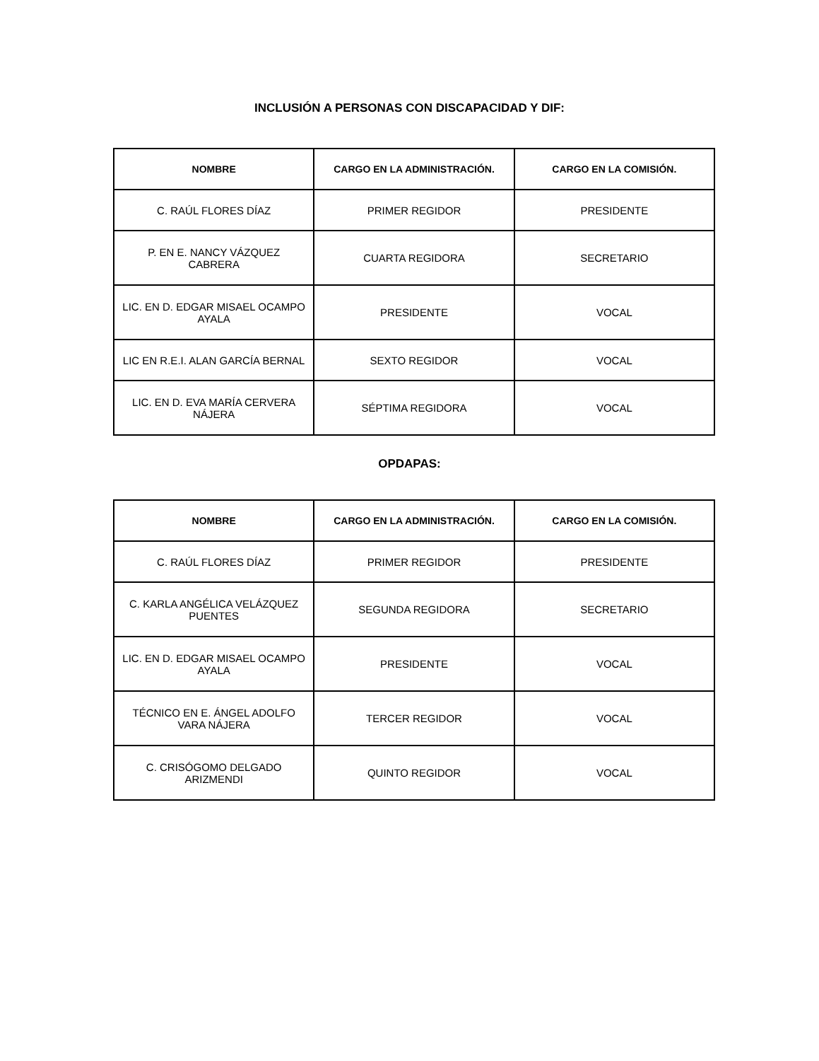INCLUSIÓN A PERSONAS CON DISCAPACIDAD Y DIF:
| NOMBRE | CARGO EN LA ADMINISTRACIÓN. | CARGO EN LA COMISIÓN. |
| --- | --- | --- |
| C. RAÚL FLORES DÍAZ | PRIMER REGIDOR | PRESIDENTE |
| P. EN E. NANCY VÁZQUEZ CABRERA | CUARTA REGIDORA | SECRETARIO |
| LIC. EN D. EDGAR MISAEL OCAMPO AYALA | PRESIDENTE | VOCAL |
| LIC EN R.E.I. ALAN GARCÍA BERNAL | SEXTO REGIDOR | VOCAL |
| LIC. EN D. EVA MARÍA CERVERA NÁJERA | SÉPTIMA REGIDORA | VOCAL |
OPDAPAS:
| NOMBRE | CARGO EN LA ADMINISTRACIÓN. | CARGO EN LA COMISIÓN. |
| --- | --- | --- |
| C. RAÚL FLORES DÍAZ | PRIMER REGIDOR | PRESIDENTE |
| C. KARLA ANGÉLICA VELÁZQUEZ PUENTES | SEGUNDA REGIDORA | SECRETARIO |
| LIC. EN D. EDGAR MISAEL OCAMPO AYALA | PRESIDENTE | VOCAL |
| TÉCNICO EN E. ÁNGEL ADOLFO VARA NÁJERA | TERCER REGIDOR | VOCAL |
| C. CRISÓGOMO DELGADO ARIZMENDI | QUINTO REGIDOR | VOCAL |